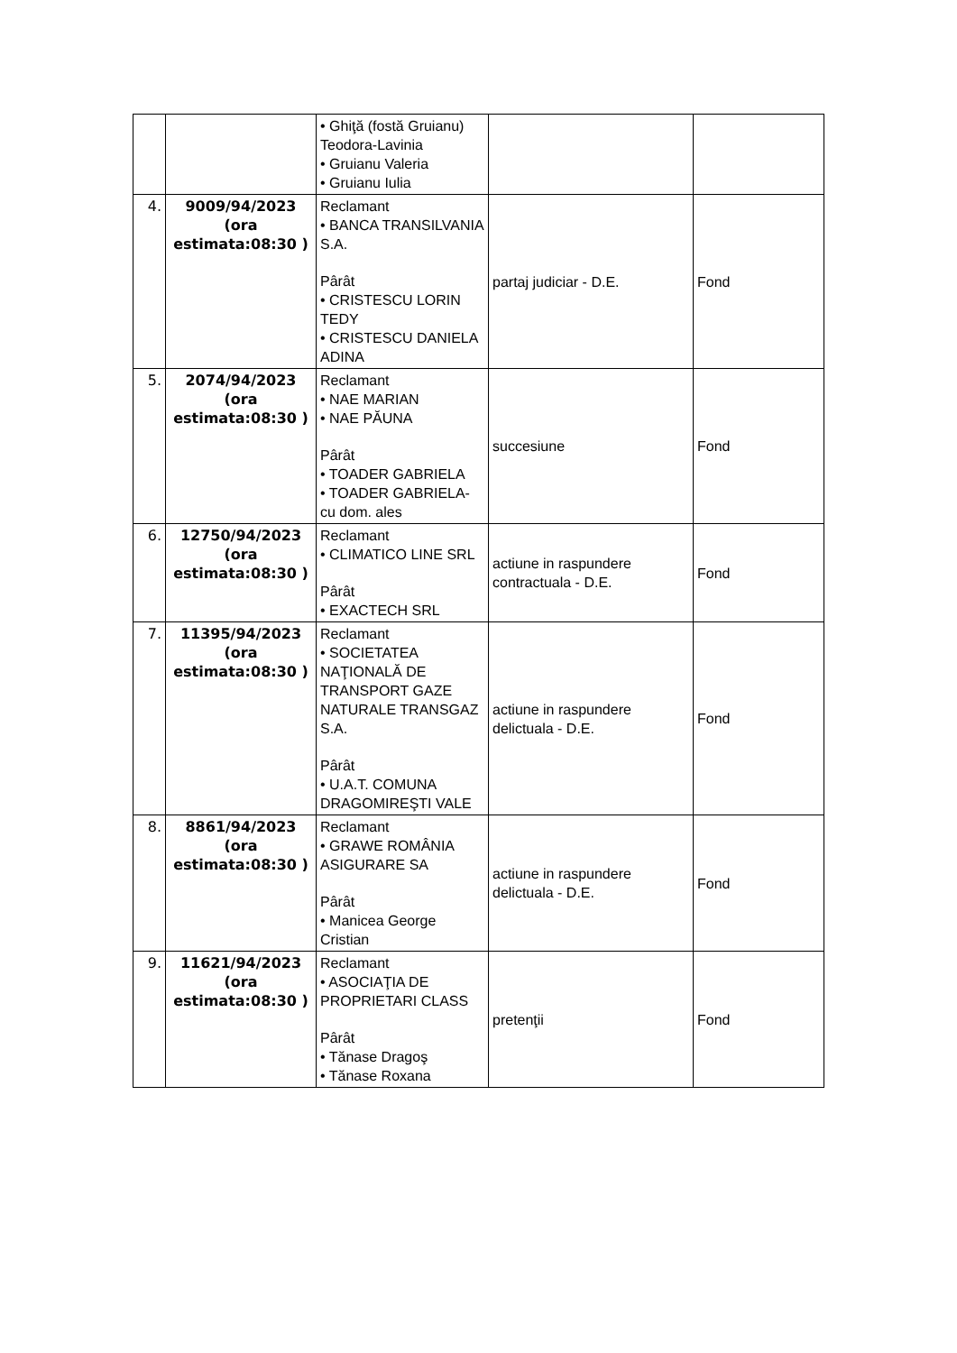| | | • Ghiţă (fostă Gruianu) Teodora-Lavinia • Gruianu Valeria • Gruianu Iulia | | |
| 4. | 9009/94/2023 (ora estimata:08:30 ) | Reclamant • BANCA TRANSILVANIA S.A. Pârât • CRISTESCU LORIN TEDY • CRISTESCU DANIELA ADINA | partaj judiciar - D.E. | Fond |
| 5. | 2074/94/2023 (ora estimata:08:30 ) | Reclamant • NAE MARIAN • NAE PĂUNA Pârât • TOADER GABRIELA • TOADER GABRIELA- cu dom. ales | succesiune | Fond |
| 6. | 12750/94/2023 (ora estimata:08:30 ) | Reclamant • CLIMATICO LINE SRL Pârât • EXACTECH SRL | actiune in raspundere contractuala - D.E. | Fond |
| 7. | 11395/94/2023 (ora estimata:08:30 ) | Reclamant • SOCIETATEA NAŢIONALĂ DE TRANSPORT GAZE NATURALE TRANSGAZ S.A. Pârât • U.A.T. COMUNA DRAGOMIREŞTI VALE | actiune in raspundere delictuala - D.E. | Fond |
| 8. | 8861/94/2023 (ora estimata:08:30 ) | Reclamant • GRAWE ROMÂNIA ASIGURARE SA Pârât • Manicea George Cristian | actiune in raspundere delictuala - D.E. | Fond |
| 9. | 11621/94/2023 (ora estimata:08:30 ) | Reclamant • ASOCIAŢIA DE PROPRIETARI CLASS Pârât • Tănase Dragoş • Tănase Roxana | pretenţii | Fond |